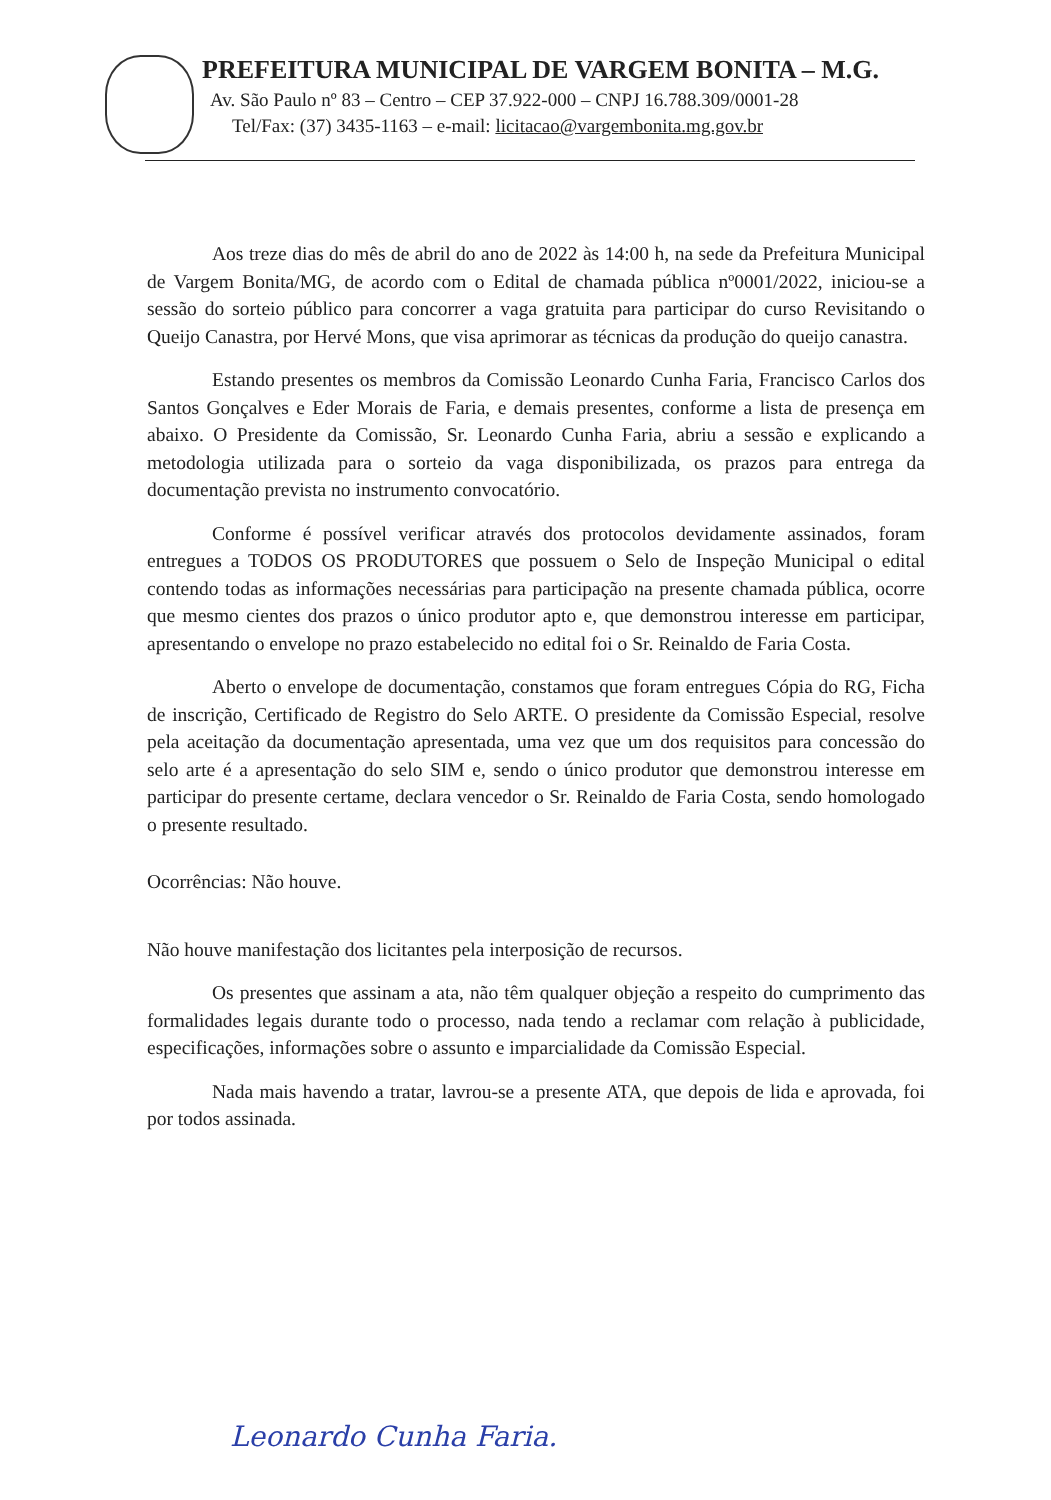PREFEITURA MUNICIPAL DE VARGEM BONITA – M.G.
Av. São Paulo nº 83 – Centro – CEP 37.922-000 – CNPJ 16.788.309/0001-28
Tel/Fax: (37) 3435-1163 – e-mail: licitacao@vargembonita.mg.gov.br
Aos treze dias do mês de abril do ano de 2022 às 14:00 h, na sede da Prefeitura Municipal de Vargem Bonita/MG, de acordo com o Edital de chamada pública nº0001/2022, iniciou-se a sessão do sorteio público para concorrer a vaga gratuita para participar do curso Revisitando o Queijo Canastra, por Hervé Mons, que visa aprimorar as técnicas da produção do queijo canastra.
Estando presentes os membros da Comissão Leonardo Cunha Faria, Francisco Carlos dos Santos Gonçalves e Eder Morais de Faria, e demais presentes, conforme a lista de presença em abaixo. O Presidente da Comissão, Sr. Leonardo Cunha Faria, abriu a sessão e explicando a metodologia utilizada para o sorteio da vaga disponibilizada, os prazos para entrega da documentação prevista no instrumento convocatório.
Conforme é possível verificar através dos protocolos devidamente assinados, foram entregues a TODOS OS PRODUTORES que possuem o Selo de Inspeção Municipal o edital contendo todas as informações necessárias para participação na presente chamada pública, ocorre que mesmo cientes dos prazos o único produtor apto e, que demonstrou interesse em participar, apresentando o envelope no prazo estabelecido no edital foi o Sr. Reinaldo de Faria Costa.
Aberto o envelope de documentação, constamos que foram entregues Cópia do RG, Ficha de inscrição, Certificado de Registro do Selo ARTE. O presidente da Comissão Especial, resolve pela aceitação da documentação apresentada, uma vez que um dos requisitos para concessão do selo arte é a apresentação do selo SIM e, sendo o único produtor que demonstrou interesse em participar do presente certame, declara vencedor o Sr. Reinaldo de Faria Costa, sendo homologado o presente resultado.
Ocorrências: Não houve.
Não houve manifestação dos licitantes pela interposição de recursos.
Os presentes que assinam a ata, não têm qualquer objeção a respeito do cumprimento das formalidades legais durante todo o processo, nada tendo a reclamar com relação à publicidade, especificações, informações sobre o assunto e imparcialidade da Comissão Especial.
Nada mais havendo a tratar, lavrou-se a presente ATA, que depois de lida e aprovada, foi por todos assinada.
Leonardo Cunha Faria.